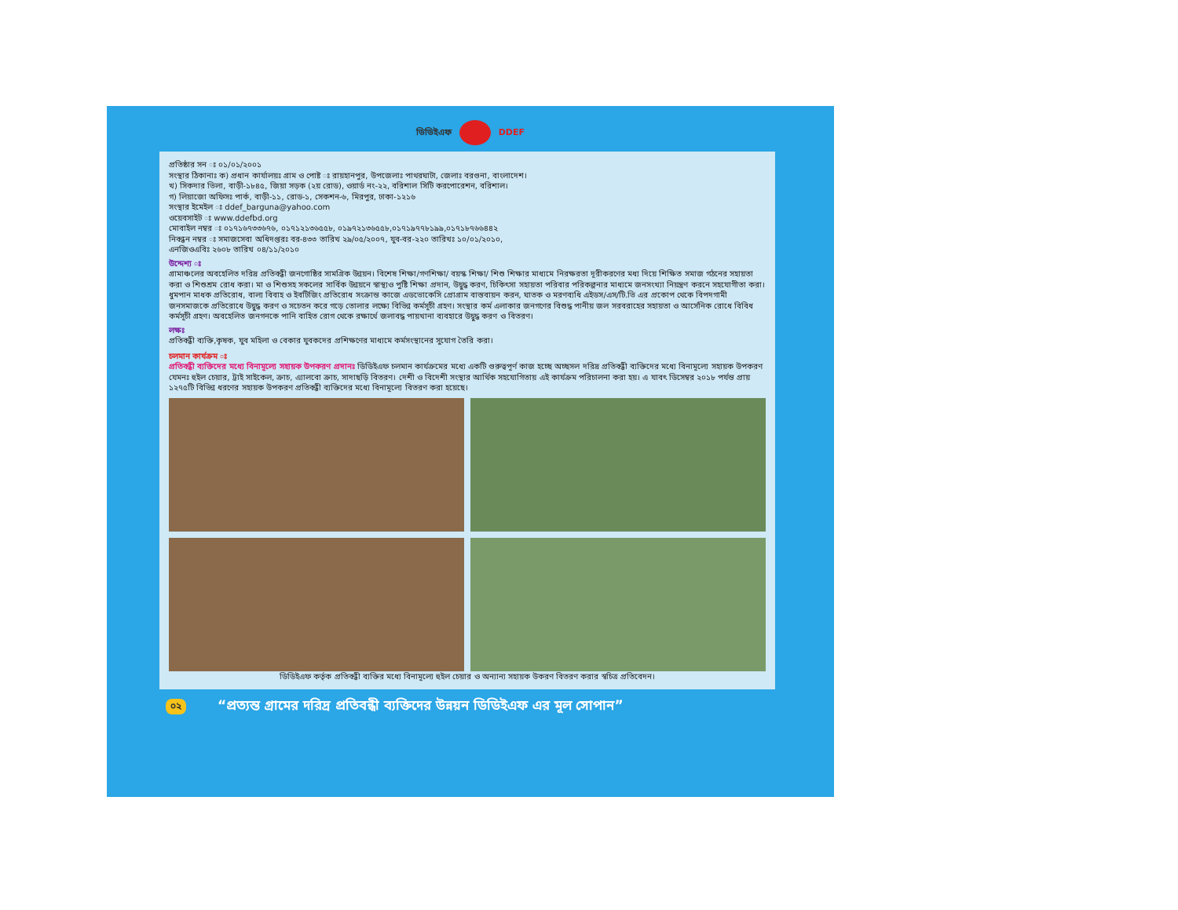ডিডিইএফ DDEF
প্রতিষ্ঠার সন ঃ ০১/০১/২০০১
সংস্থার ঠিকানাঃ ক) প্রধান কার্যালয়ঃ গ্রাম ও পোষ্ট ঃ রায়হানপুর, উপজেলাঃ পাথরঘাটা, জেলাঃ বরগুনা, বাংলাদেশ।
খ) সিকদার ভিলা, বাড়ী-১৮৪৫, জিয়া সড়ক (২য় রোড), ওয়ার্ড নং-২২, বরিশাল সিটি করপোরেশন, বরিশাল।
গ) লিয়াজো অফিসঃ পার্ক, বাড়ী-১১, রোড-১, সেকশন-৬, মিরপুর, ঢাকা-১২১৬
সংস্থার ইমেইল ঃ ddef_barguna@yahoo.com
ওয়েবসাইট ঃ www.ddefbd.org
মোবাইল নম্বর ঃ ০১৭১৬৭৩৩৬৭৬, ০১৭১২১৩৬৫৫৮, ০১৯৭২১৩৬৫৫৮,০১৭১৯৭৭৮১৯৯,০১৭১৮৭৬৬৪৪২
নিবন্ধন নম্বর ঃ সমাজসেবা অধিদপ্তরঃ বর-৪৩৩ তারিখ ২৯/০৫/২০০৭, যুব-বর-২২০ তারিখঃ ১০/০১/২০১০,
এনজিওএবিঃ ২৬০৮ তারিখ ০৪/১১/২০১০
উদ্দেশ্য ঃ
গ্রামাঞ্চলের অবহেলিত দরিদ্র প্রতিবন্ধী জনগোষ্ঠির সামগ্রিক উন্নয়ন। বিশেষ শিক্ষা/গণশিক্ষা/ বয়স্ক শিক্ষা/ শিশু শিক্ষার মাধ্যমে নিরক্ষরতা দূরীকরণের মধ্য দিয়ে শিক্ষিত সমাজ গঠনের সহায়তা করা ও শিশুশ্রম রোধ করা। মা ও শিশুসহ সকলের সার্বিক উন্নয়নে স্বাস্থ্যও পুষ্টি শিক্ষা প্রদান, উদ্বুদ্ধ করণ, চিকিৎসা সহায়তা পরিবার পরিকল্পনার মাধ্যমে জনসংখ্যা নিয়ন্ত্রণ করনে সহযোগীতা করা। ধুমপান মাধক প্রতিরোধ, বাল্য বিবাহ ও ইবটিজিং প্রতিরোধ সংক্রান্ত কাজে এডভোকেসি প্রোগ্রাম বাস্তবায়ন করন, ঘাতক ও মরণব্যধি এইডস/এস/টি.ভি এর প্রকোপ থেকে বিপদগামী জনসমাজকে প্রতিরোধে উদ্বুদ্ধ করণ ও সচেতন করে গড়ে তোলার লক্ষ্যে বিভিন্ন কর্মসূচী গ্রহণ। সংস্থার কর্ম এলাকার জনগণের বিশুদ্ধ পানীয় জল সরবরাহের সহায়তা ও আর্সেনিক রোধে বিবিধ কর্মসূচী গ্রহণ। অবহেলিত জনগনকে পানি বাহিত রোগ থেকে রক্ষার্থে জলাবদ্ধ পায়খানা ব্যবহারে উদ্বুদ্ধ করণ ও বিতরণ।
লক্ষঃ
প্রতিবন্ধী ব্যক্তি,কৃষক, যুব মহিলা ও বেকার যুবকদের প্রশিক্ষণের মাধ্যমে কর্মসংস্থানের সুযোগ তৈরি করা।
চলমান কার্যক্রম ঃ
প্রতিবন্ধী ব্যক্তিদের মধ্যে বিনামূল্যে সহায়ক উপকরণ প্রদানঃ ডিডিইএফ চলমান কার্যক্রমের মধ্যে একটি গুরুত্বপূর্ণ কাজ হচ্ছে অচ্ছসল দরিদ্র প্রতিবন্ধী ব্যক্তিদের মধ্যে বিনামূল্যে সহায়ক উপকরণ যেমনঃ হুইল চেয়ার, ট্রাই সাইকেল, ক্রাচ, এ্যালবো ক্রাচ, সাদাছড়ি বিতরণ। দেশী ও বিদেশী সংস্থার আর্থিক সহযোগিতায় এই কার্যক্রম পরিচালনা করা হয়। এ যাবৎ ডিসেম্বর ২০১৮ পর্যন্ত প্রায় ১২৭৫টি বিভিন্ন ধরণের সহায়ক উপকরণ প্রতিবন্ধী ব্যক্তিদের মধ্যে বিনামূল্যে বিতরণ করা হয়েছে।
ডিডিইএফ কর্তৃক প্রতিবন্ধী ব্যক্তির মধ্যে বিনামূল্যে হুইল চেয়ার ও অন্যান্য সহায়ক উকরণ বিতরণ করার স্বচিত্র প্রতিবেদন।
০২ “প্রত্যন্ত গ্রামের দরিদ্র প্রতিবন্ধী ব্যক্তিদের উন্নয়ন ডিডিইএফ এর মূল সোপান”